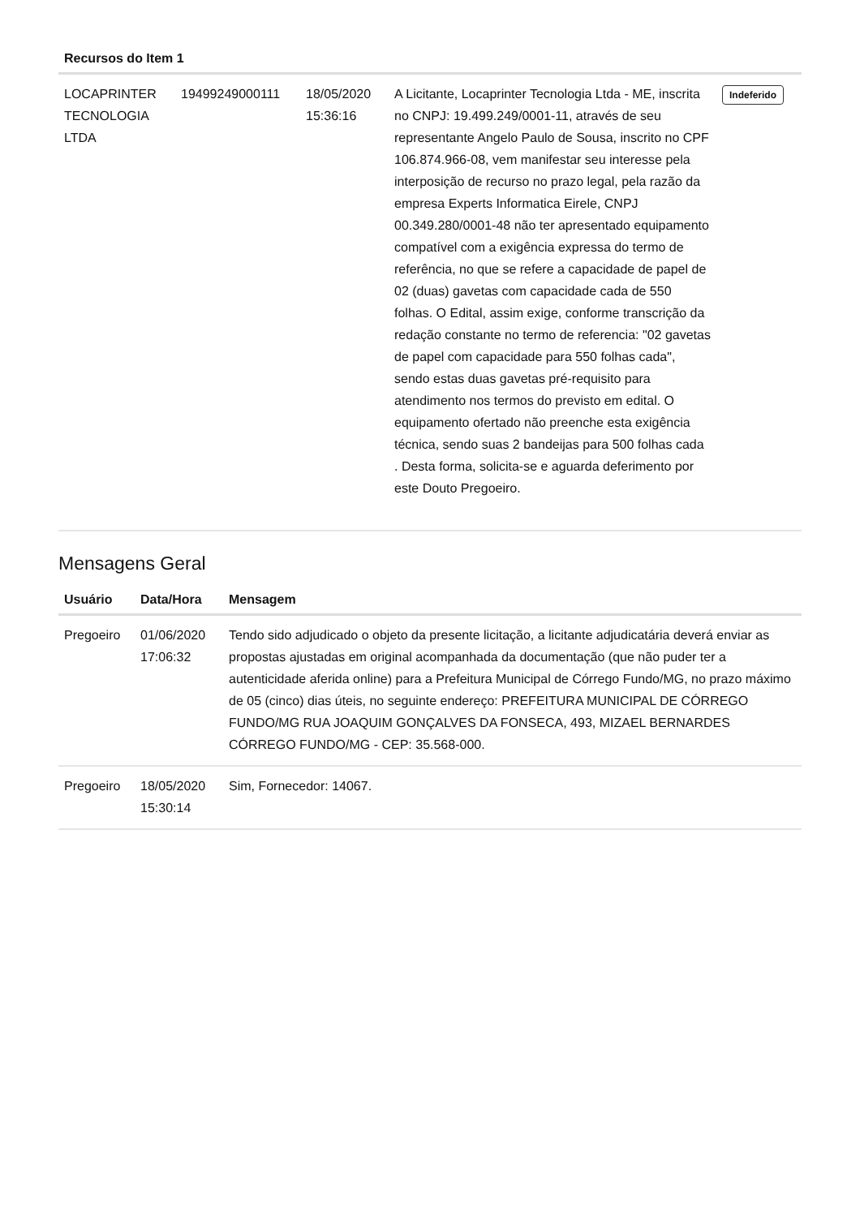| Recursos do Item 1 | | | | |
| --- | --- | --- | --- | --- |
| LOCAPRINTER TECNOLOGIA LTDA | 19499249000111 | 18/05/2020 15:36:16 | A Licitante, Locaprinter Tecnologia Ltda - ME, inscrita no CNPJ: 19.499.249/0001-11, através de seu representante Angelo Paulo de Sousa, inscrito no CPF 106.874.966-08, vem manifestar seu interesse pela interposição de recurso no prazo legal, pela razão da empresa Experts Informatica Eirele, CNPJ 00.349.280/0001-48 não ter apresentado equipamento compatível com a exigência expressa do termo de referência, no que se refere a capacidade de papel de 02 (duas) gavetas com capacidade cada de 550 folhas. O Edital, assim exige, conforme transcrição da redação constante no termo de referencia: "02 gavetas de papel com capacidade para 550 folhas cada", sendo estas duas gavetas pré-requisito para atendimento nos termos do previsto em edital. O equipamento ofertado não preenche esta exigência técnica, sendo suas 2 bandeijas para 500 folhas cada . Desta forma, solicita-se e aguarda deferimento por este Douto Pregoeiro. | Indeferido |
Mensagens Geral
| Usuário | Data/Hora | Mensagem |
| --- | --- | --- |
| Pregoeiro | 01/06/2020 17:06:32 | Tendo sido adjudicado o objeto da presente licitação, a licitante adjudicatária deverá enviar as propostas ajustadas em original acompanhada da documentação (que não puder ter a autenticidade aferida online) para a Prefeitura Municipal de Córrego Fundo/MG, no prazo máximo de 05 (cinco) dias úteis, no seguinte endereço: PREFEITURA MUNICIPAL DE CÓRREGO FUNDO/MG RUA JOAQUIM GONÇALVES DA FONSECA, 493, MIZAEL BERNARDES CÓRREGO FUNDO/MG - CEP: 35.568-000. |
| Pregoeiro | 18/05/2020 15:30:14 | Sim, Fornecedor: 14067. |